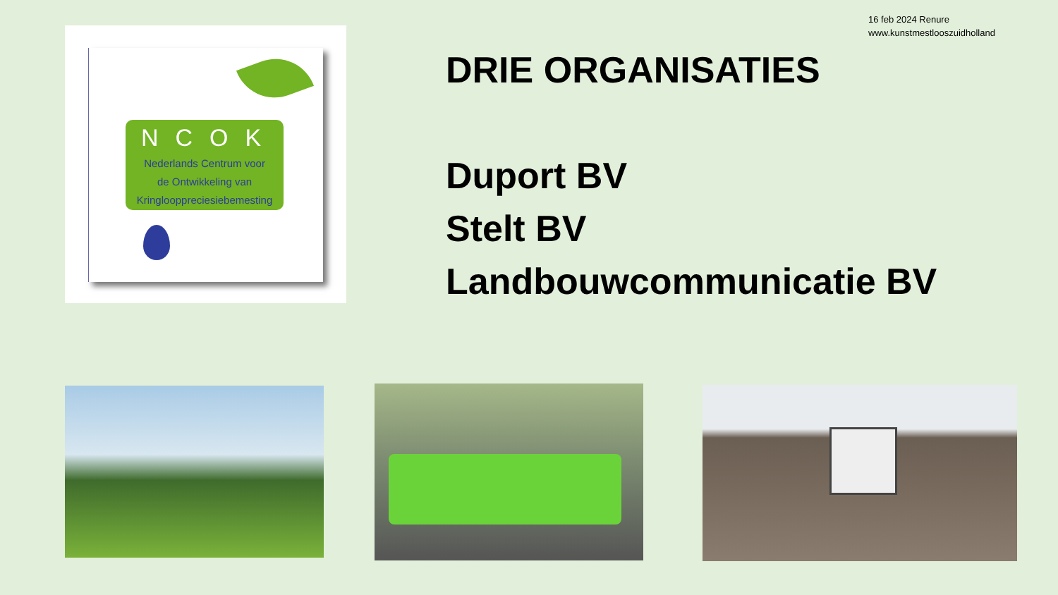16 feb 2024 Renure
www.kunstmestlooszuidholland
NCOK
Nederlands Centrum voor
de Ontwikkeling van
Kringlooppreciesiebemesting
DRIE ORGANISATIES
Duport BV
Stelt BV
Landbouwcommunicatie BV